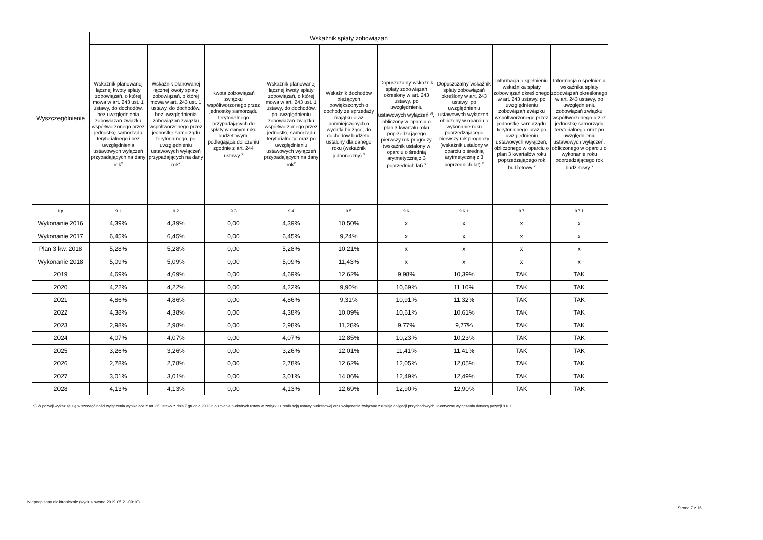| Wyszczególnienie | Wskaźnik spłaty zobowiązań | | | | | | | | |
| --- | --- | --- | --- | --- | --- | --- | --- | --- | --- |
| | Wskaźnik planowanej łącznej kwoty spłaty zobowiązań, o której mowa w art. 243 ust. 1 ustawy, do dochodów, bez uwzględnienia zobowiązań związku współtworzonego przez jednostkę samorządu terytorialnego i bez uwzględnienia ustawowych wyłączeń przypadających na dany rok<sup>x</sup> | Wskaźnik planowanej łącznej kwoty spłaty zobowiązań, o której mowa w art. 243 ust. 1 ustawy, do dochodów, bez uwzględnienia zobowiązań związku współtworzonego przez jednostkę samorządu terytorialnego, po uwzględnieniu ustawowych wyłączeń przypadających na dany rok<sup>x</sup> | Kwota zobowiązań związku współtworzonego przez jednostkę samorządu terytorialnego przypadających do spłaty w danym roku budżetowym, podlegająca doliczeniu zgodnie z art. 244 ustawy <sup>x</sup> | Wskaźnik planowanej łącznej kwoty spłaty zobowiązań, o której mowa w art. 243 ust. 1 ustawy, do dochodów, po uwzględnieniu zobowiązań związku współtworzonego przez jednostkę samorządu terytorialnego oraz po uwzględnieniu ustawowych wyłączeń przypadających na dany rok<sup>x</sup> | Wskaźnik dochodów bieżących powiększonych o dochody ze sprzedaży majątku oraz pomniejszonych o wydatki bieżące, do dochodów budżetu, ustalony dla danego roku (wskaźnik jednoroczny) <sup>x</sup> | Dopuszczalny wskaźnik spłaty zobowiązań określony w art. 243 ustawy, po uwzględnieniu ustawowych wyłączeń <sup>9)</sup>, obliczony w oparciu o plan 3 kwartału roku poprzedzającego pierwszy rok prognozy (wskaźnik ustalony w oparciu o średnią arytmetyczną z 3 poprzednich lat) <sup>x</sup> | Dopuszczalny wskaźnik spłaty zobowiązań określony w art. 243 ustawy, po uwzględnieniu ustawowych wyłączeń, obliczony w oparciu o wykonanie roku poprzedzającego pierwszy rok prognozy (wskaźnik ustalony w oparciu o średnią arytmetyczną z 3 poprzednich lat) <sup>x</sup> | Informacja o spełnieniu wskaźnika spłaty zobowiązań określonego w art. 243 ustawy, po uwzględnieniu zobowiązań związku współtworzonego przez jednostkę samorządu terytorialnego oraz po uwzględnieniu ustawowych wyłączeń, obliczonego w oparciu o plan 3 kwartałów roku poprzedzającego rok budżetowy <sup>x</sup> | Informacja o spełnieniu wskaźnika spłaty zobowiązań określonego w art. 243 ustawy, po uwzględnieniu zobowiązań związku współtworzonego przez jednostkę samorządu terytorialnego oraz po uwzględnieniu ustawowych wyłączeń, obliczonego w oparciu o wykonanie roku poprzedzającego rok budżetowy <sup>x</sup> |
| Lp | 9.1 | 9.2 | 9.3 | 9.4 | 9.5 | 9.6 | 9.6.1 | 9.7 | 9.7.1 |
| Wykonanie 2016 | 4,39% | 4,39% | 0,00 | 4,39% | 10,50% | x | x | x | x |
| Wykonanie 2017 | 6,45% | 6,45% | 0,00 | 6,45% | 9,24% | x | x | x | x |
| Plan 3 kw. 2018 | 5,28% | 5,28% | 0,00 | 5,28% | 10,21% | x | x | x | x |
| Wykonanie 2018 | 5,09% | 5,09% | 0,00 | 5,09% | 11,43% | x | x | x | x |
| 2019 | 4,69% | 4,69% | 0,00 | 4,69% | 12,62% | 9,98% | 10,39% | TAK | TAK |
| 2020 | 4,22% | 4,22% | 0,00 | 4,22% | 9,90% | 10,69% | 11,10% | TAK | TAK |
| 2021 | 4,86% | 4,86% | 0,00 | 4,86% | 9,31% | 10,91% | 11,32% | TAK | TAK |
| 2022 | 4,38% | 4,38% | 0,00 | 4,38% | 10,09% | 10,61% | 10,61% | TAK | TAK |
| 2023 | 2,98% | 2,98% | 0,00 | 2,98% | 11,28% | 9,77% | 9,77% | TAK | TAK |
| 2024 | 4,07% | 4,07% | 0,00 | 4,07% | 12,85% | 10,23% | 10,23% | TAK | TAK |
| 2025 | 3,26% | 3,26% | 0,00 | 3,26% | 12,01% | 11,41% | 11,41% | TAK | TAK |
| 2026 | 2,78% | 2,78% | 0,00 | 2,78% | 12,62% | 12,05% | 12,05% | TAK | TAK |
| 2027 | 3,01% | 3,01% | 0,00 | 3,01% | 14,06% | 12,49% | 12,49% | TAK | TAK |
| 2028 | 4,13% | 4,13% | 0,00 | 4,13% | 12,69% | 12,90% | 12,90% | TAK | TAK |
9) W pozycji wykazuje się w szczególności wyłączenia wynikające z art. 36 ustawy z dnia 7 grudnia 2012 r. o zmianie niektórych ustaw w związku z realizacją ustawy budżetowej oraz wyłączenia związane z emisją obligacji przychodowych. Identyczne wyłączenia dotyczą pozycji 9.6.1.
Niepodpisany elektronicznie (wydrukowano 2019.05.21-09:10)
Strona 7 z 16